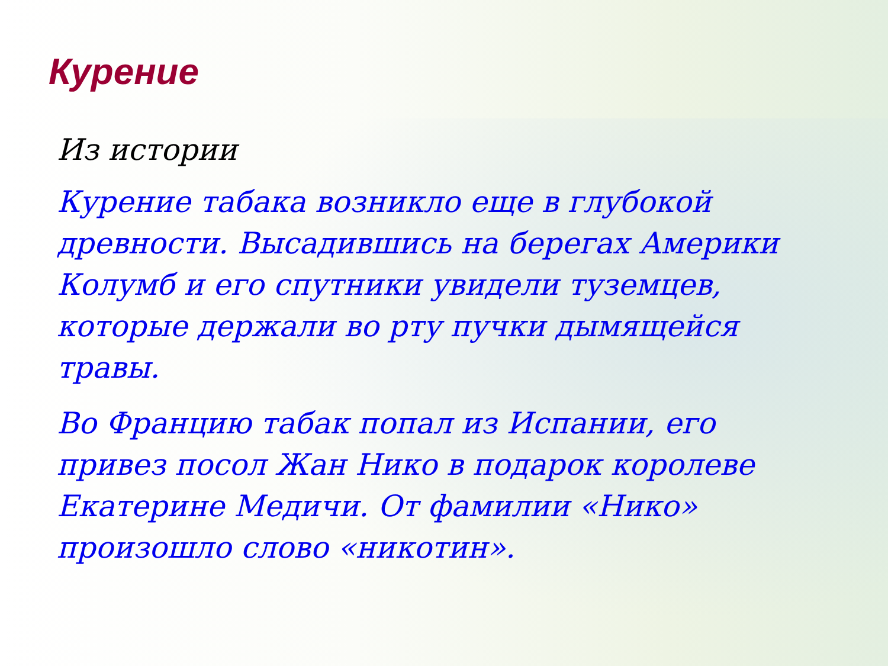Курение
Из истории
Курение табака возникло еще в глубокой древности. Высадившись на берегах Америки Колумб и его спутники увидели туземцев, которые держали во рту пучки дымящейся травы.
Во Францию табак попал из Испании, его привез посол Жан Нико в подарок королеве Екатерине Медичи. От фамилии «Нико» произошло слово «никотин».